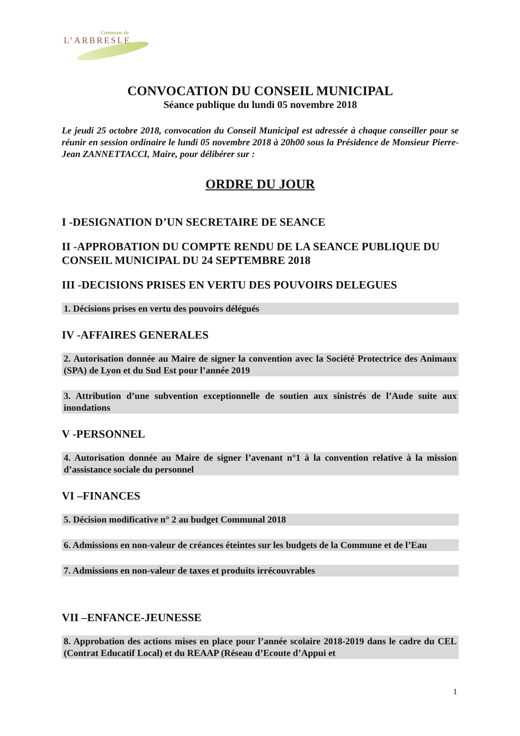Commune de
L’ARBRESLE
CONVOCATION DU CONSEIL MUNICIPAL
Séance publique du lundi 05 novembre 2018
Le jeudi 25 octobre 2018, convocation du Conseil Municipal est adressée à chaque conseiller pour se réunir en session ordinaire le lundi 05 novembre 2018 à 20h00 sous la Présidence de Monsieur Pierre-Jean ZANNETTACCI, Maire, pour délibérer sur :
ORDRE DU JOUR
I -DESIGNATION D’UN SECRETAIRE DE SEANCE
II -APPROBATION DU COMPTE RENDU DE LA SEANCE PUBLIQUE DU CONSEIL MUNICIPAL DU 24 SEPTEMBRE 2018
III -DECISIONS PRISES EN VERTU DES POUVOIRS DELEGUES
1. Décisions prises en vertu des pouvoirs délégués
IV -AFFAIRES GENERALES
2. Autorisation donnée au Maire de signer la convention avec la Société Protectrice des Animaux (SPA) de Lyon et du Sud Est pour l’année 2019
3. Attribution d’une subvention exceptionnelle de soutien aux sinistrés de l’Aude suite aux inondations
V -PERSONNEL
4. Autorisation donnée au Maire de signer l’avenant n°1 à la convention relative à la mission d’assistance sociale du personnel
VI –FINANCES
5. Décision modificative n° 2 au budget Communal 2018
6. Admissions en non-valeur de créances éteintes sur les budgets de la Commune et de l’Eau
7. Admissions en non-valeur de taxes et produits irrécouvrables
VII –ENFANCE-JEUNESSE
8. Approbation des actions mises en place pour l’année scolaire 2018-2019 dans le cadre du CEL (Contrat Educatif Local) et du REAAP (Réseau d’Ecoute d’Appui et
1